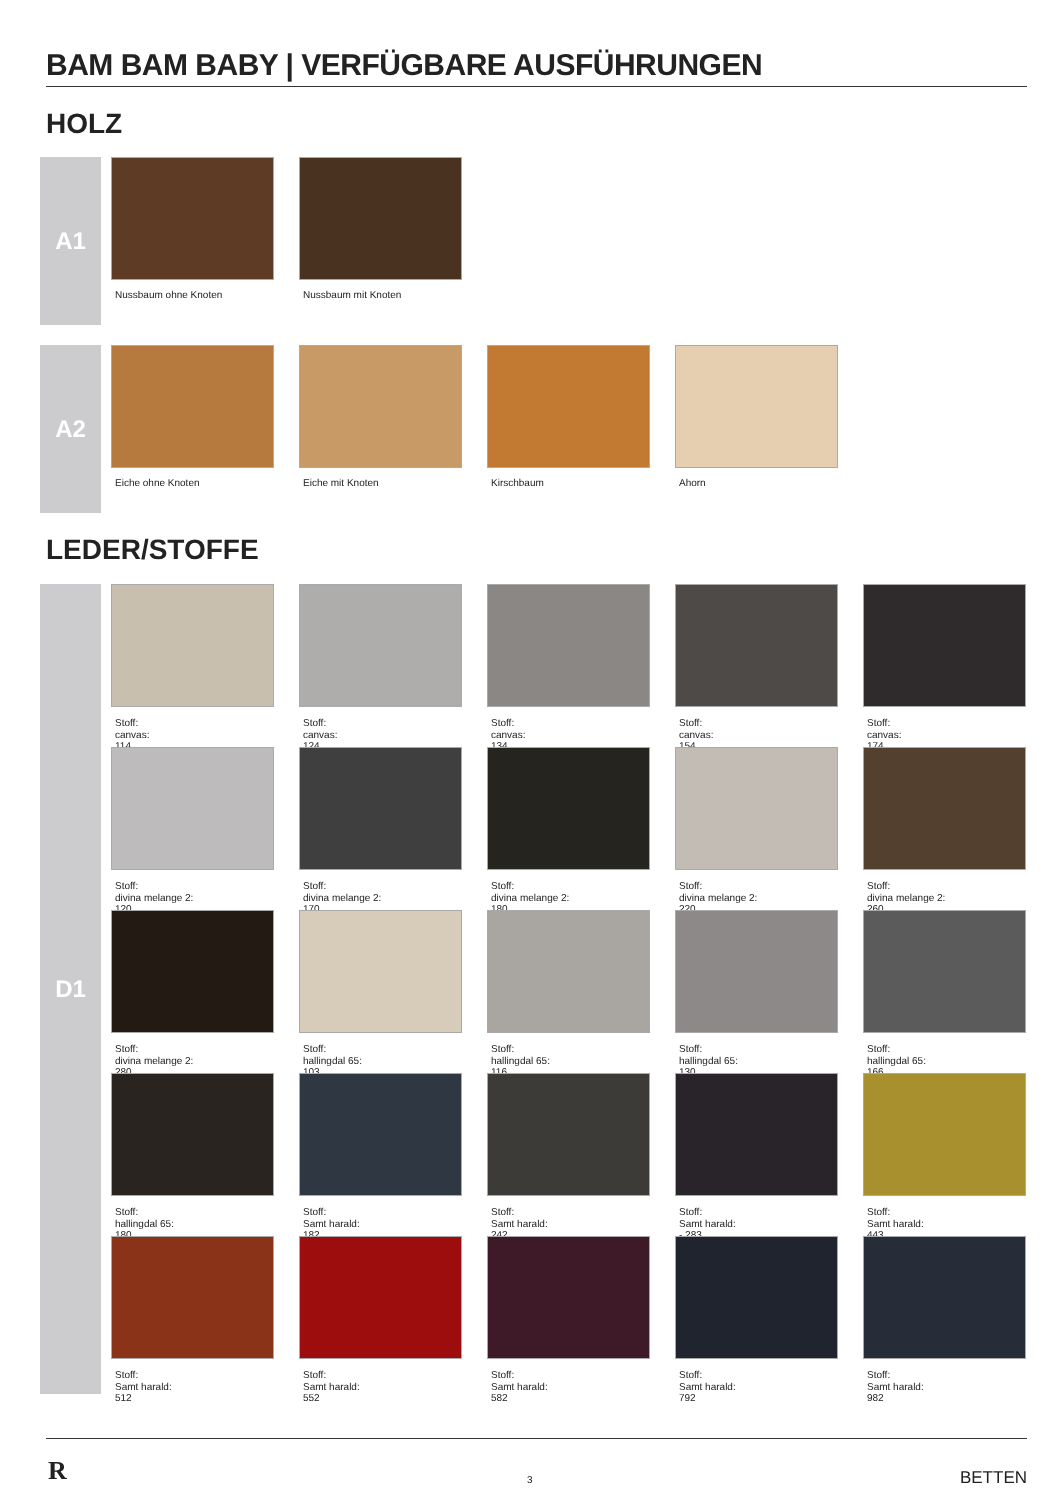BAM BAM BABY | VERFÜGBARE AUSFÜHRUNGEN
HOLZ
A1
Nussbaum ohne Knoten
Nussbaum mit Knoten
A2
Eiche ohne Knoten
Eiche mit Knoten
Kirschbaum
Ahorn
LEDER/STOFFE
D1
Stoff:
canvas:
114
Stoff:
canvas:
124
Stoff:
canvas:
134
Stoff:
canvas:
154
Stoff:
canvas:
174
Stoff:
divina melange 2:
120
Stoff:
divina melange 2:
170
Stoff:
divina melange 2:
180
Stoff:
divina melange 2:
220
Stoff:
divina melange 2:
260
Stoff:
divina melange 2:
280
Stoff:
hallingdal 65:
103
Stoff:
hallingdal 65:
116
Stoff:
hallingdal 65:
130
Stoff:
hallingdal 65:
166
Stoff:
hallingdal 65:
180
Stoff:
Samt harald:
182
Stoff:
Samt harald:
242
Stoff:
Samt harald:
- 283
Stoff:
Samt harald:
443
Stoff:
Samt harald:
512
Stoff:
Samt harald:
552
Stoff:
Samt harald:
582
Stoff:
Samt harald:
792
Stoff:
Samt harald:
982
R 3 BETTEN